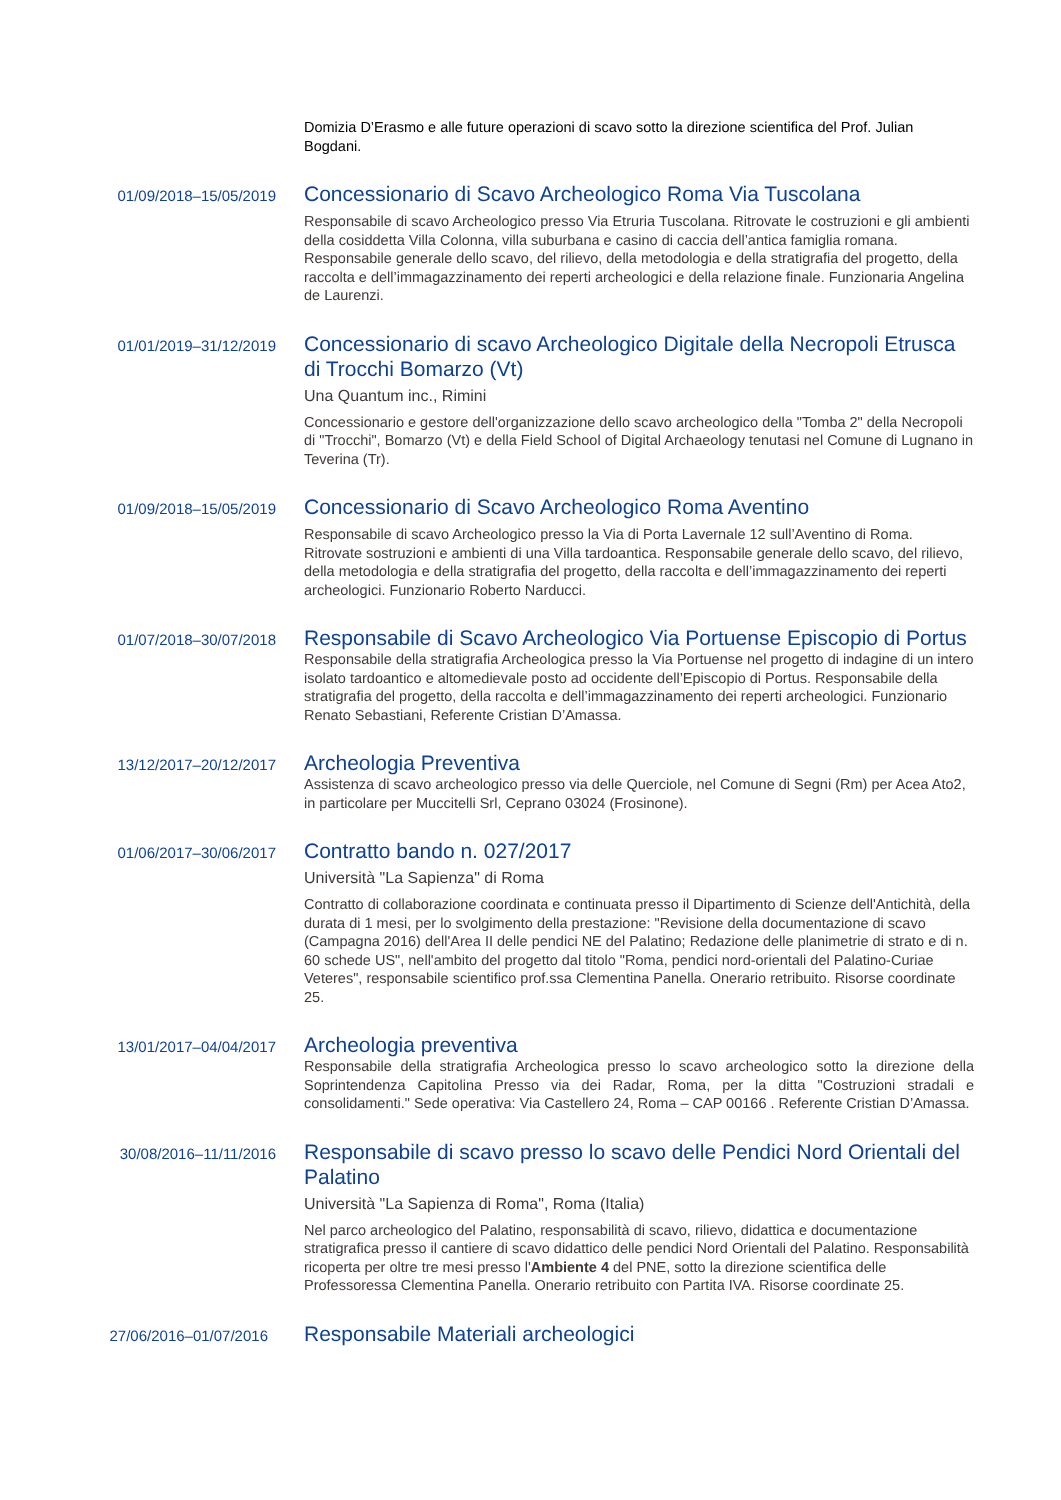Domizia D’Erasmo e alle future operazioni di scavo sotto la direzione scientifica del Prof. Julian Bogdani.
01/09/2018–15/05/2019
Concessionario di Scavo Archeologico Roma Via Tuscolana
Responsabile di scavo Archeologico presso Via Etruria Tuscolana. Ritrovate le costruzioni e gli ambienti della cosiddetta Villa Colonna, villa suburbana e casino di caccia dell’antica famiglia romana. Responsabile generale dello scavo, del rilievo, della metodologia e della stratigrafia del progetto, della raccolta e dell’immagazzinamento dei reperti archeologici e della relazione finale. Funzionaria Angelina de Laurenzi.
01/01/2019–31/12/2019
Concessionario di scavo Archeologico Digitale della Necropoli Etrusca di Trocchi Bomarzo (Vt)
Una Quantum inc., Rimini
Concessionario e gestore dell'organizzazione dello scavo archeologico della "Tomba 2" della Necropoli di "Trocchi", Bomarzo (Vt) e della Field School of Digital Archaeology tenutasi nel Comune di Lugnano in Teverina (Tr).
01/09/2018–15/05/2019
Concessionario di Scavo Archeologico Roma Aventino
Responsabile di scavo Archeologico presso la Via di Porta Lavernale 12 sull’Aventino di Roma. Ritrovate sostruzioni e ambienti di una Villa tardoantica. Responsabile generale dello scavo, del rilievo, della metodologia e della stratigrafia del progetto, della raccolta e dell’immagazzinamento dei reperti archeologici. Funzionario Roberto Narducci.
01/07/2018–30/07/2018
Responsabile di Scavo Archeologico Via Portuense Episcopio di Portus
Responsabile della stratigrafia Archeologica presso la Via Portuense nel progetto di indagine di un intero isolato tardoantico e altomedievale posto ad occidente dell’Episcopio di Portus. Responsabile della stratigrafia del progetto, della raccolta e dell’immagazzinamento dei reperti archeologici. Funzionario Renato Sebastiani, Referente Cristian D’Amassa.
13/12/2017–20/12/2017
Archeologia Preventiva
Assistenza di scavo archeologico presso via delle Querciole, nel Comune di Segni (Rm) per Acea Ato2, in particolare per Muccitelli Srl, Ceprano 03024 (Frosinone).
01/06/2017–30/06/2017
Contratto bando n. 027/2017
Università "La Sapienza" di Roma
Contratto di collaborazione coordinata e continuata presso il Dipartimento di Scienze dell'Antichità, della durata di 1 mesi, per lo svolgimento della prestazione: "Revisione della documentazione di scavo (Campagna 2016) dell'Area II delle pendici NE del Palatino; Redazione delle planimetrie di strato e di n. 60 schede US", nell'ambito del progetto dal titolo "Roma, pendici nord-orientali del Palatino-Curiae Veteres", responsabile scientifico prof.ssa Clementina Panella. Onerario retribuito. Risorse coordinate 25.
13/01/2017–04/04/2017
Archeologia preventiva
Responsabile della stratigrafia Archeologica presso lo scavo archeologico sotto la direzione della Soprintendenza Capitolina Presso via dei Radar, Roma, per la ditta "Costruzioni stradali e consolidamenti." Sede operativa: Via Castellero 24, Roma – CAP 00166 . Referente Cristian D’Amassa.
30/08/2016–11/11/2016
Responsabile di scavo presso lo scavo delle Pendici Nord Orientali del Palatino
Università "La Sapienza di Roma", Roma (Italia)
Nel parco archeologico del Palatino, responsabilità di scavo, rilievo, didattica e documentazione stratigrafica presso il cantiere di scavo didattico delle pendici Nord Orientali del Palatino. Responsabilità ricoperta per oltre tre mesi presso l'Ambiente 4 del PNE, sotto la direzione scientifica delle Professoressa Clementina Panella. Onerario retribuito con Partita IVA. Risorse coordinate 25.
27/06/2016–01/07/2016
Responsabile Materiali archeologici